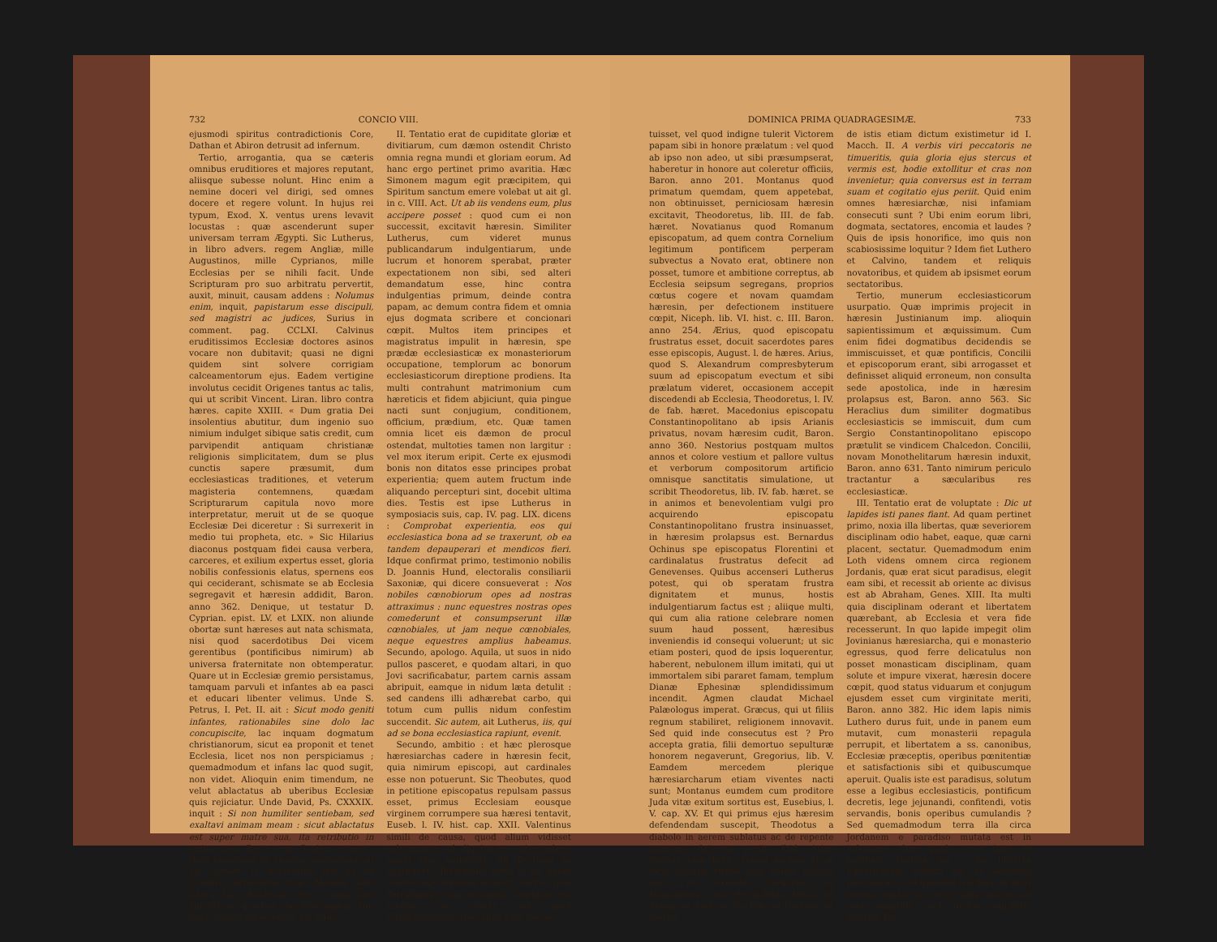732 CONCIO VIII.
ejusmodi spiritus contradictionis Core, Dathan et Abiron detrusit ad infernum.
Tertio, arrogantia, qua se cæteris omnibus eruditiores et majores reputant, aliisque subesse nolunt. Hinc enim a nemine doceri vel dirigi, sed omnes docere et regere volunt. In hujus rei typum, Exod. X. ventus urens levavit locustas : quæ ascenderunt super universam terram Ægypti. Sic Lutherus, in libro advers. regem Angliæ, mille Augustinos, mille Cyprianos, mille Ecclesias per se nihili facit. Unde Scripturam pro suo arbitratu pervertit, auxit, minuit, causam addens : Nolumus enim, inquit, papistarum esse discipuli, sed magistri ac judices, Surius in comment. pag. CCLXI. Calvinus eruditissimos Ecclesiæ doctores asinos vocare non dubitavit; quasi ne digni quidem sint solvere corrigiam calceamentorum ejus. Eadem vertigine involutus cecidit Origenes tantus ac talis, qui ut scribit Vincent. Liran. libro contra hæres. capite XXIII. « Dum gratia Dei insolentius abutitur, dum ingenio suo nimium indulget sibique satis credit, cum parvipendit antiquam christianæ religionis simplicitatem, dum se plus cunctis sapere præsumit, dum ecclesiasticas traditiones, et veterum magisteria contemnens, quædam Scripturarum capitula novo more interpretatur, meruit ut de se quoque Ecclesiæ Dei diceretur : Si surrexerit in medio tui propheta, etc. » Sic Hilarius diaconus postquam fidei causa verbera, carceres, et exilium expertus esset, gloria nobilis confessionis elatus, spernens eos qui ceciderant, schismate se ab Ecclesia segregavit et hæresin addidit, Baron. anno 362. Denique, ut testatur D. Cyprian. epist. LV. et LXIX. non aliunde obortæ sunt hæreses aut nata schismata, nisi quod sacerdotibus Dei vicem gerentibus (pontificibus nimirum) ab universa fraternitate non obtemperatur. Quare ut in Ecclesiæ gremio persistamus, tamquam parvuli et infantes ab ea pasci et educari libenter velimus. Unde S. Petrus, I. Pet. II. ait : Sicut modo geniti infantes, rationabiles sine dolo lac concupiscite, lac inquam dogmatum christianorum, sicut ea proponit et tenet Ecclesia, licet nos non perspiciamus ; quemadmodum et infans lac quod sugit, non videt. Alioquin enim timendum, ne velut ablactatus ab uberibus Ecclesiæ quis rejiciatur. Unde David, Ps. CXXXIX. inquit : Si non humiliter sentiebam, sed exaltavi animam meam : sicut ablactatus est super matre sua, ita retributio in anima mea. Recte ergo Sapiens monet : Audi consilium et suscipe disciplinam ut sis sapiens in novissimis tuis et ne innitaris prudentiæ tuæ. Meliora sunt ubera tua (Ecclesia) vino ; quia hoc videtur lac, quod ex uberibus sugitur, non item. Vinum est scientia, lac fides.
II. Tentatio erat de cupiditate gloriæ et divitiarum, cum dæmon ostendit Christo omnia regna mundi et gloriam eorum. Ad hanc ergo pertinet primo avaritia. Hæc Simonem magum egit præcipitem, qui Spiritum sanctum emere volebat ut ait gl. in c. VIII. Act. Ut ab iis vendens eum, plus accipere posset : quod cum ei non successit, excitavit hæresin. Similiter Lutherus, cum videret munus publicandarum indulgentiarum, unde lucrum et honorem sperabat, præter expectationem non sibi, sed alteri demandatum esse, hinc contra indulgentias primum, deinde contra papam, ac demum contra fidem et omnia ejus dogmata scribere et concionari cœpit. Multos item principes et magistratus impulit in hæresin, spe prædæ ecclesiasticæ ex monasteriorum occupatione, templorum ac bonorum ecclesiasticorum direptione prodiens. Ita multi contrahunt matrimonium cum hæreticis et fidem abjiciunt, quia pingue nacti sunt conjugium, conditionem, officium, prædium, etc. Quæ tamen omnia licet eis dæmon de procul ostendat, multoties tamen non largitur : vel mox iterum eripit. Certe ex ejusmodi bonis non ditatos esse principes probat experientia; quem autem fructum inde aliquando percepturi sint, docebit ultima dies. Testis est ipse Lutherus in symposiacis suis, cap. IV. pag. LIX. dicens : Comprobat experientia, eos qui ecclesiastica bona ad se traxerunt, ob ea tandem depauperari et mendicos fieri. Idque confirmat primo, testimonio nobilis D. Joannis Hund, electoralis consiliarii Saxoniæ, qui dicere consueverat : Nos nobiles cœnobiorum opes ad nostras attraximus : nunc equestres nostras opes comederunt et consumpserunt illæ cœnobiales, ut jam neque cœnobiales, neque equestres amplius habeamus. Secundo, apologo. Aquila, ut suos in nido pullos pasceret, e quodam altari, in quo Jovi sacrificabatur, partem carnis assam abripuit, eamque in nidum læta detulit : sed candens illi adhærebat carbo, qui totum cum pullis nidum confestim succendit. Sic autem, ait Lutherus, iis, qui ad se bona ecclesiastica rapiunt, evenit.
Secundo, ambitio : et hæc plerosque hæresiarchas cadere in hæresin fecit, quia nimirum episcopi, aut cardinales esse non potuerunt. Sic Theobutes, quod in petitione episcopatus repulsam passus esset, primus Ecclesiam eousque virginem corrumpere sua hæresi tentavit, Euseb. l. IV. hist. cap. XXII. Valentinus simili de causa, quod alium vidisset subrogatum ad dignitatem episcopalem, quam ipse ambiebat, ab Ecclesia se segregavit, Tertulliano teste, in lib. quem contra ejus hæresin scripsit. Sed et ipse Tertullianus talis ac tantus, impulsus est tandem ad casum, vel quod Carthaginiensis episcopus esse non po-
DOMINICA PRIMA QUADRAGESIMÆ. 733
tuisset, vel quod indigne tulerit Victorem papam sibi in honore prælatum : vel quod ab ipso non adeo, ut sibi præsumpserat, haberetur in honore aut coleretur officiis, Baron. anno 201. Montanus quod primatum quemdam, quem appetebat, non obtinuisset, perniciosam hæresin excitavit, Theodoretus, lib. III. de fab. hæret. Novatianus quod Romanum episcopatum, ad quem contra Cornelium legitimum pontificem perperam subvectus a Novato erat, obtinere non posset, tumore et ambitione correptus, ab Ecclesia seipsum segregans, proprios cœtus cogere et novam quamdam hæresin, per defectionem instituere cœpit, Niceph. lib. VI. hist. c. III. Baron. anno 254. Ærius, quod episcopatu frustratus esset, docuit sacerdotes pares esse episcopis, August. l. de hæres. Arius, quod S. Alexandrum compresbyterum suum ad episcopatum evectum et sibi prælatum videret, occasionem accepit discedendi ab Ecclesia, Theodoretus, l. IV. de fab. hæret. Macedonius episcopatu Constantinopolitano ab ipsis Arianis privatus, novam hæresim cudit, Baron. anno 360. Nestorius postquam multos annos et colore vestium et pallore vultus et verborum compositorum artificio omnisque sanctitatis simulatione, ut scribit Theodoretus, lib. IV. fab. hæret. se in animos et benevolentiam vulgi pro acquirendo episcopatu Constantinopolitano frustra insinuasset, in hæresim prolapsus est. Bernardus Ochinus spe episcopatus Florentini et cardinalatus frustratus defecit ad Genevenses. Quibus accenseri Lutherus potest, qui ob speratam frustra dignitatem et munus, hostis indulgentiarum factus est ; aliique multi, qui cum alia ratione celebrare nomen suum haud possent, hæresibus inveniendis id consequi voluerunt; ut sic etiam posteri, quod de ipsis loquerentur, haberent, nebulonem illum imitati, qui ut immortalem sibi pararet famam, templum Dianæ Ephesinæ splendidissimum incendit. Agmen claudat Michael Palæologus imperat. Græcus, qui ut filiis regnum stabiliret, religionem innovavit. Sed quid inde consecutus est ? Pro accepta gratia, filii demortuo sepulturæ honorem negaverunt, Gregorius, lib. V. Eamdem mercedem plerique hæresiarcharum etiam viventes nacti sunt; Montanus eumdem cum proditore Juda vitæ exitum sortitus est, Eusebius, l. V. cap. XV. Et qui primus ejus hæresim defendendam suscepit, Theodotus a diabolo in aerem sublatus ac de repente præceps dejectus periit, ibid. Arius quoque cum Juda crepuit medius et in locis impuris effusa sunt omnia viscera ejus, ut scribunt Gregorius et Nazianzenus, orat. de laudibus Athan. ad Serap. et Ambros. de fide ad Gratian. ut merito
de istis etiam dictum existimetur id I. Macch. II. A verbis viri peccatoris ne timueritis, quia gloria ejus stercus et vermis est, hodie extollitur et cras non invenietur; quia conversus est in terram suam et cogitatio ejus periit. Quid enim omnes hæresiarchæ, nisi infamiam consecuti sunt ? Ubi enim eorum libri, dogmata, sectatores, encomia et laudes ? Quis de ipsis honorifice, imo quis non scabiosissime loquitur ? Idem fiet Luthero et Calvino, tandem et reliquis novatoribus, et quidem ab ipsismet eorum sectatoribus.
Tertio, munerum ecclesiasticorum usurpatio. Quæ imprimis projecit in hæresin Justinianum imp. alioquin sapientissimum et æquissimum. Cum enim fidei dogmatibus decidendis se immiscuisset, et quæ pontificis, Concilii et episcoporum erant, sibi arrogasset et definisset aliquid erroneum, non consulta sede apostolica, inde in hæresim prolapsus est, Baron. anno 563. Sic Heraclius dum similiter dogmatibus ecclesiasticis se immiscuit, dum cum Sergio Constantinopolitano episcopo prætulit se vindicem Chalcedon. Concilii, novam Monothelitarum hæresin induxit, Baron. anno 631. Tanto nimirum periculo tractantur a sæcularibus res ecclesiasticæ.
III. Tentatio erat de voluptate : Dic ut lapides isti panes fiant. Ad quam pertinet primo, noxia illa libertas, quæ severiorem disciplinam odio habet, eaque, quæ carni placent, sectatur. Quemadmodum enim Loth videns omnem circa regionem Jordanis, quæ erat sicut paradisus, elegit eam sibi, et recessit ab oriente ac divisus est ab Abraham, Genes. XIII. Ita multi quia disciplinam oderant et libertatem quærebant, ab Ecclesia et vera fide recesserunt. In quo lapide impegit olim Jovinianus hæresiarcha, qui e monasterio egressus, quod ferre delicatulus non posset monasticam disciplinam, quam solute et impure vixerat, hæresin docere cœpit, quod status viduarum et conjugum ejusdem esset cum virginitate meriti, Baron. anno 382. Hic idem lapis nimis Luthero durus fuit, unde in panem eum mutavit, cum monasterii repagula perrupit, et libertatem a ss. canonibus, Ecclesiæ præceptis, operibus pœnitentiæ et satisfactionis sibi et quibuscumque aperuit. Qualis iste est paradisus, solutum esse a legibus ecclesiasticis, pontificum decretis, lege jejunandi, confitendi, votis servandis, bonis operibus cumulandis ? Sed quemadmodum terra illa circa Jordanem e paradiso mutata est in infernum, dum paulo post igne et sulphure vastata est : ita libertas hæreticorum mutata est in sentinam peccatorum, vel ipsismet testibus. In mari mortuo nullus est viror, nullus piscis aut avis aquatilis, sed omnia squalida, mortua, fœ-